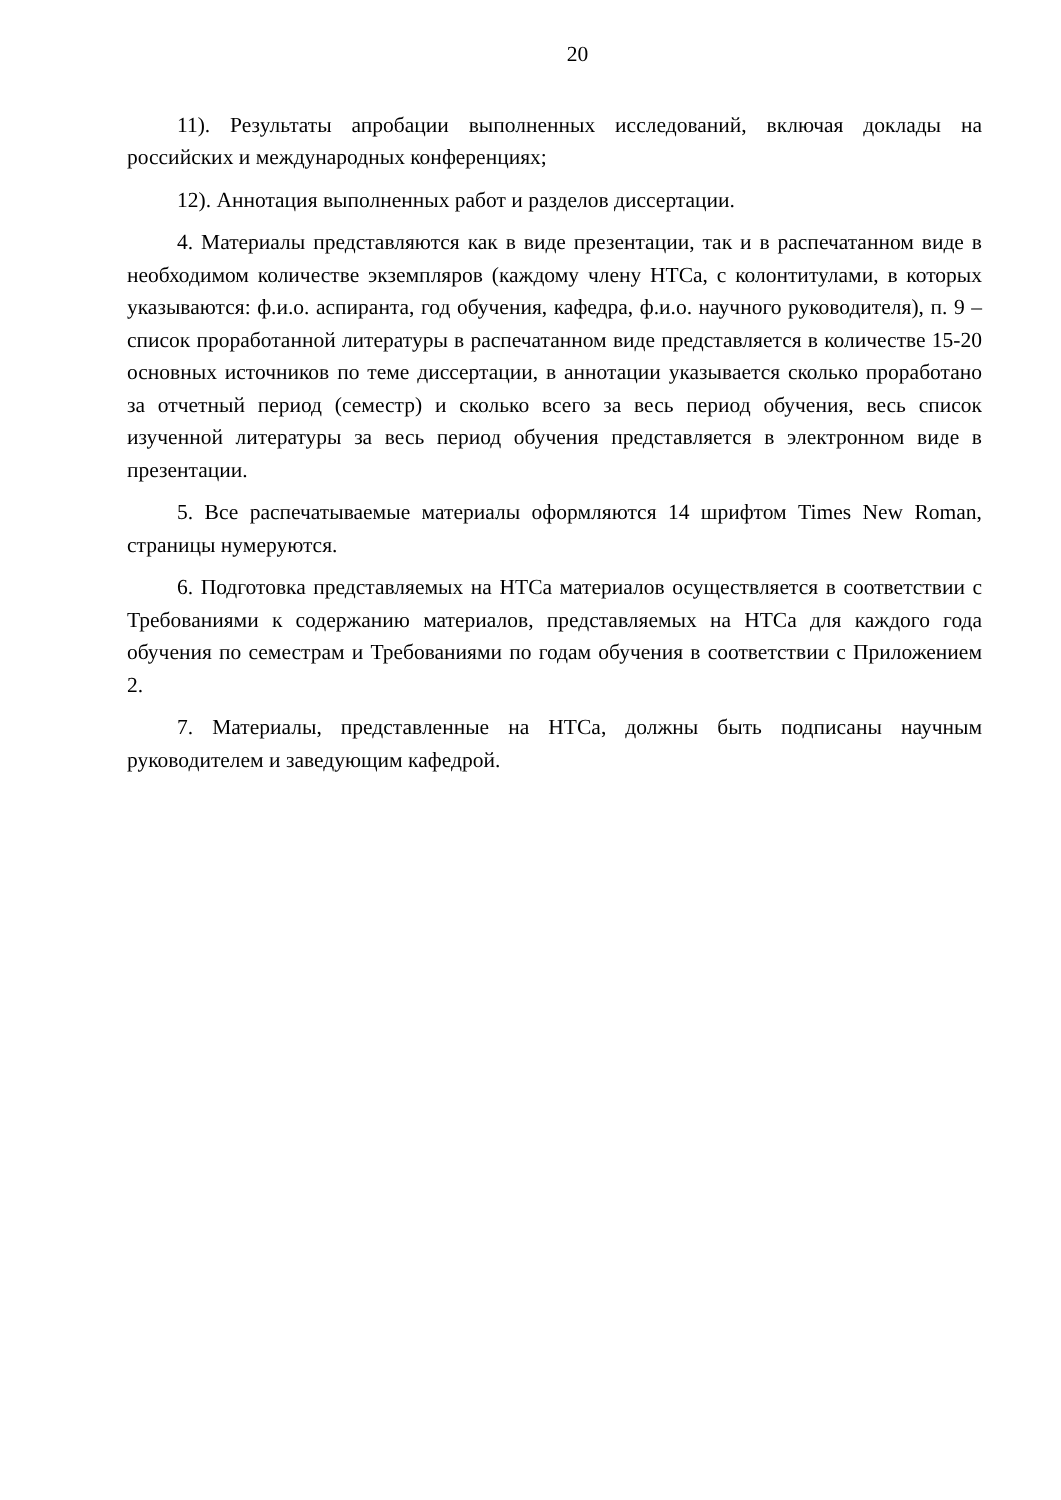20
11). Результаты апробации выполненных исследований, включая доклады на российских и международных конференциях;
12). Аннотация выполненных работ и разделов диссертации.
4. Материалы представляются как в виде презентации, так и в распечатанном виде в необходимом количестве экземпляров (каждому члену НТСа, с колонтитулами, в которых указываются: ф.и.о. аспиранта, год обучения, кафедра, ф.и.о. научного руководителя), п. 9 – список проработанной литературы в распечатанном виде представляется в количестве 15-20 основных источников по теме диссертации, в аннотации указывается сколько проработано за отчетный период (семестр) и сколько всего за весь период обучения, весь список изученной литературы за весь период обучения представляется в электронном виде в презентации.
5. Все распечатываемые материалы оформляются 14 шрифтом Times New Roman, страницы нумеруются.
6. Подготовка представляемых на НТСа материалов осуществляется в соответствии с Требованиями к содержанию материалов, представляемых на НТСа для каждого года обучения по семестрам и Требованиями по годам обучения в соответствии с Приложением 2.
7. Материалы, представленные на НТСа, должны быть подписаны научным руководителем и заведующим кафедрой.